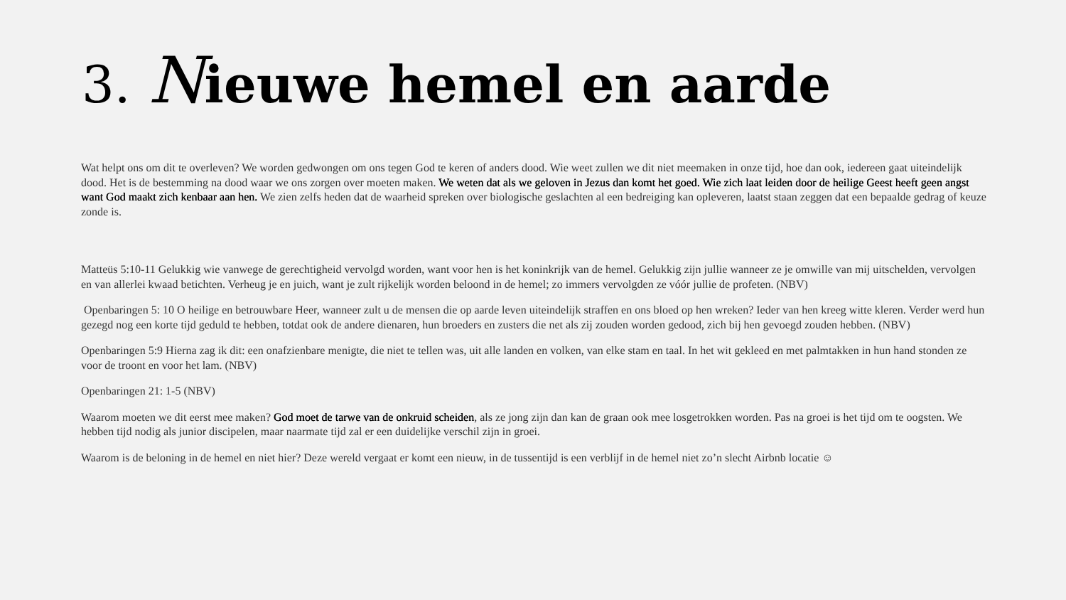3. Nieuwe hemel en aarde
Wat helpt ons om dit te overleven? We worden gedwongen om ons tegen God te keren of anders dood. Wie weet zullen we dit niet meemaken in onze tijd, hoe dan ook, iedereen gaat uiteindelijk dood. Het is de bestemming na dood waar we ons zorgen over moeten maken. We weten dat als we geloven in Jezus dan komt het goed. Wie zich laat leiden door de heilige Geest heeft geen angst want God maakt zich kenbaar aan hen. We zien zelfs heden dat de waarheid spreken over biologische geslachten al een bedreiging kan opleveren, laatst staan zeggen dat een bepaalde gedrag of keuze zonde is.
Matteüs 5:10-11 Gelukkig wie vanwege de gerechtigheid vervolgd worden, want voor hen is het koninkrijk van de hemel. Gelukkig zijn jullie wanneer ze je omwille van mij uitschelden, vervolgen en van allerlei kwaad betichten. Verheug je en juich, want je zult rijkelijk worden beloond in de hemel; zo immers vervolgden ze vóór jullie de profeten. (NBV)
Openbaringen 5: 10 O heilige en betrouwbare Heer, wanneer zult u de mensen die op aarde leven uiteindelijk straffen en ons bloed op hen wreken? Ieder van hen kreeg witte kleren. Verder werd hun gezegd nog een korte tijd geduld te hebben, totdat ook de andere dienaren, hun broeders en zusters die net als zij zouden worden gedood, zich bij hen gevoegd zouden hebben. (NBV)
Openbaringen 5:9 Hierna zag ik dit: een onafzienbare menigte, die niet te tellen was, uit alle landen en volken, van elke stam en taal. In het wit gekleed en met palmtakken in hun hand stonden ze voor de troont en voor het lam. (NBV)
Openbaringen 21: 1-5 (NBV)
Waarom moeten we dit eerst mee maken? God moet de tarwe van de onkruid scheiden, als ze jong zijn dan kan de graan ook mee losgetrokken worden. Pas na groei is het tijd om te oogsten. We hebben tijd nodig als junior discipelen, maar naarmate tijd zal er een duidelijke verschil zijn in groei.
Waarom is de beloning in de hemel en niet hier? Deze wereld vergaat er komt een nieuw, in de tussentijd is een verblijf in de hemel niet zo’n slecht Airbnb locatie ☺